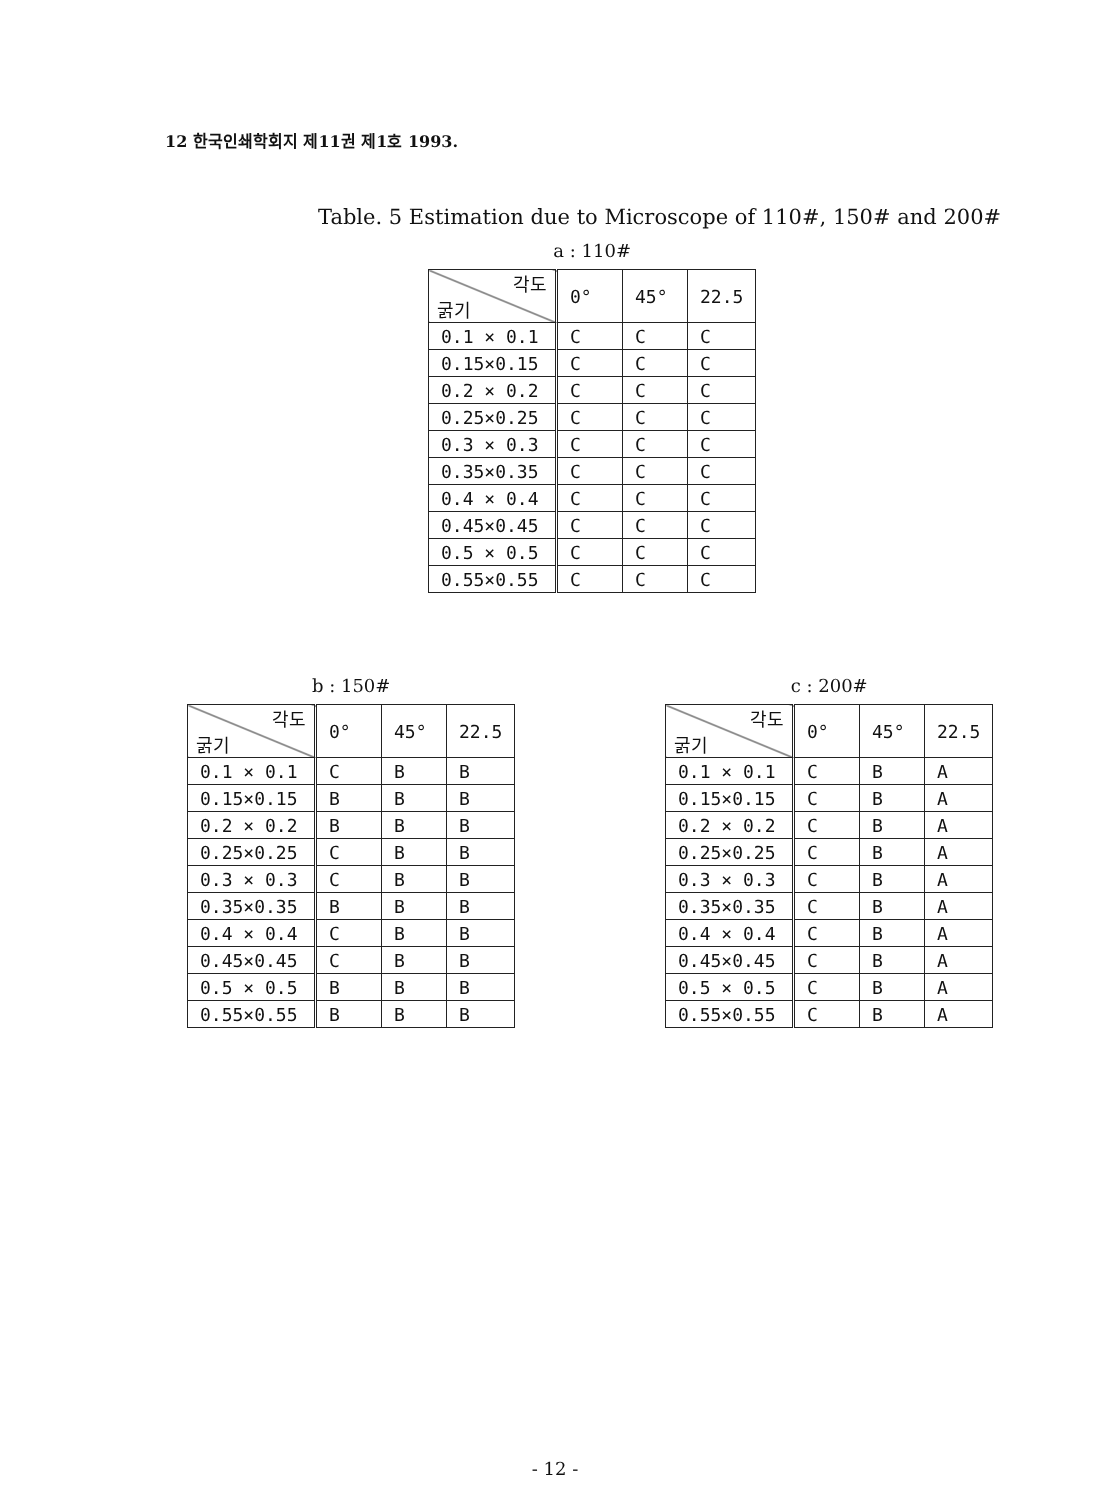12 한국인쇄학회지 제11권 제1호 1993.
Table. 5 Estimation due to Microscope of 110#, 150# and 200#
a : 110#
| 각도 굵기 | 0° | 45° | 22.5 |
| --- | --- | --- | --- |
| 0.1 × 0.1 | C | C | C |
| 0.15×0.15 | C | C | C |
| 0.2 × 0.2 | C | C | C |
| 0.25×0.25 | C | C | C |
| 0.3 × 0.3 | C | C | C |
| 0.35×0.35 | C | C | C |
| 0.4 × 0.4 | C | C | C |
| 0.45×0.45 | C | C | C |
| 0.5 × 0.5 | C | C | C |
| 0.55×0.55 | C | C | C |
b : 150#
| 각도 굵기 | 0° | 45° | 22.5 |
| --- | --- | --- | --- |
| 0.1 × 0.1 | C | B | B |
| 0.15×0.15 | B | B | B |
| 0.2 × 0.2 | B | B | B |
| 0.25×0.25 | C | B | B |
| 0.3 × 0.3 | C | B | B |
| 0.35×0.35 | B | B | B |
| 0.4 × 0.4 | C | B | B |
| 0.45×0.45 | C | B | B |
| 0.5 × 0.5 | B | B | B |
| 0.55×0.55 | B | B | B |
c : 200#
| 각도 굵기 | 0° | 45° | 22.5 |
| --- | --- | --- | --- |
| 0.1 × 0.1 | C | B | A |
| 0.15×0.15 | C | B | A |
| 0.2 × 0.2 | C | B | A |
| 0.25×0.25 | C | B | A |
| 0.3 × 0.3 | C | B | A |
| 0.35×0.35 | C | B | A |
| 0.4 × 0.4 | C | B | A |
| 0.45×0.45 | C | B | A |
| 0.5 × 0.5 | C | B | A |
| 0.55×0.55 | C | B | A |
- 12 -